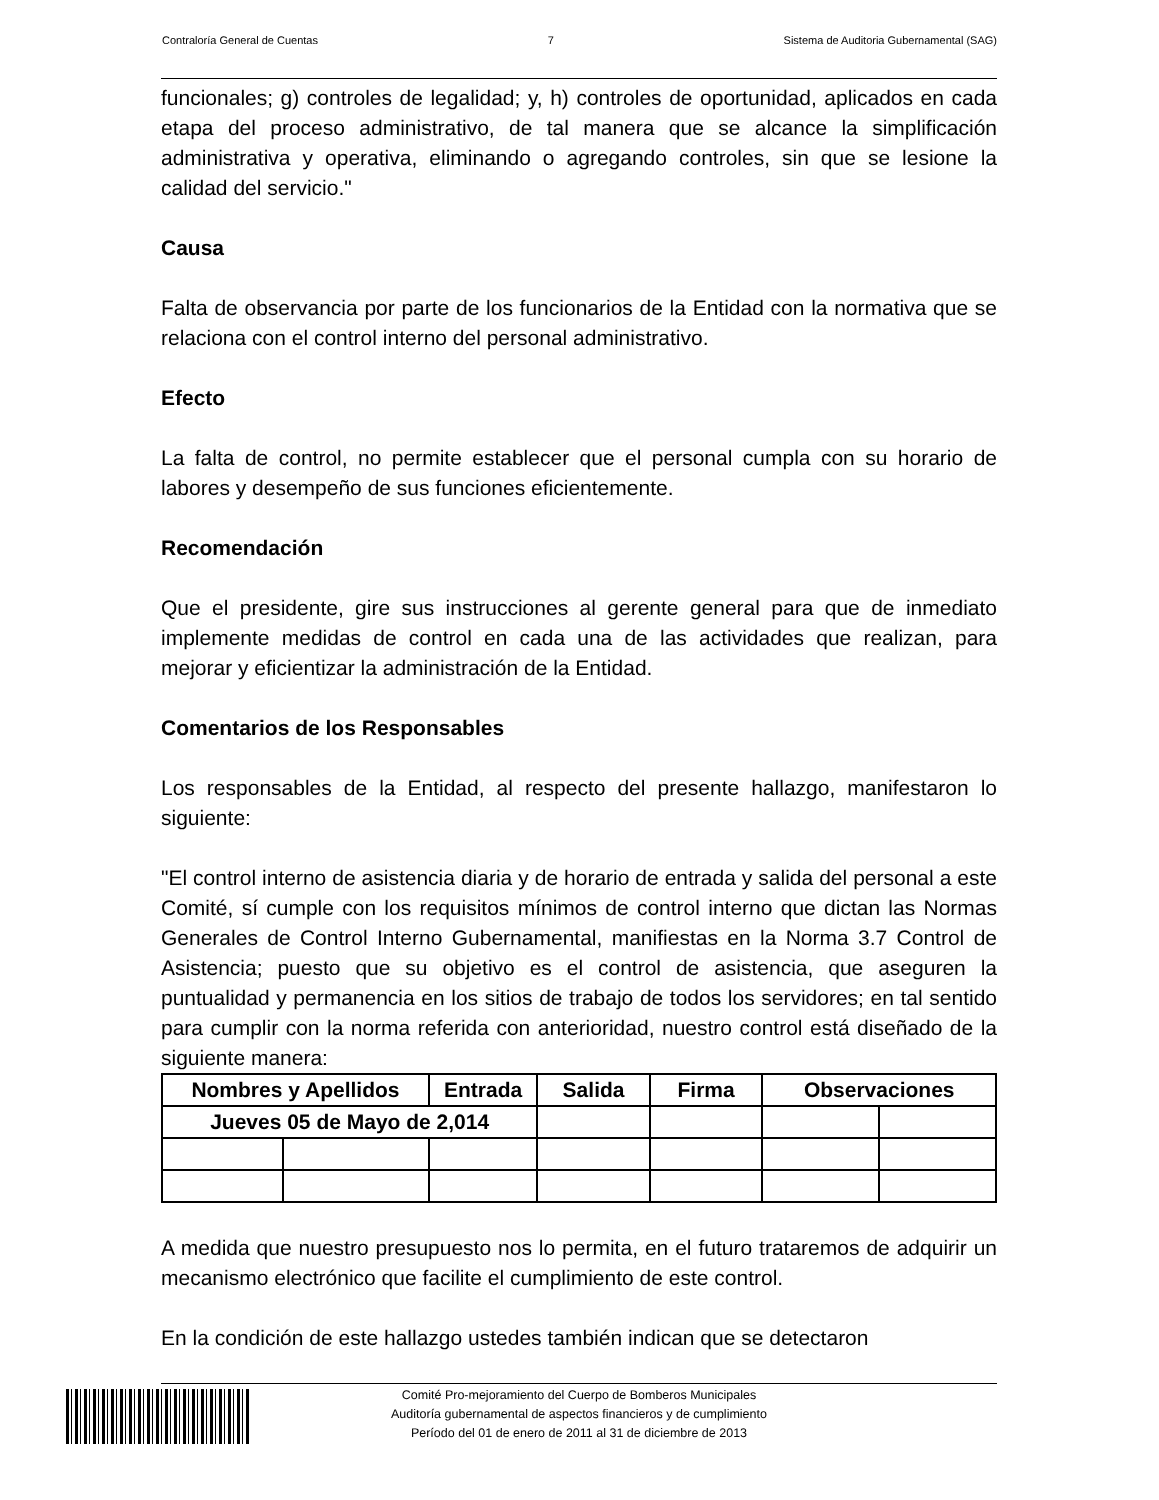Contraloría General de Cuentas 7 Sistema de Auditoria Gubernamental (SAG)
funcionales; g) controles de legalidad; y, h) controles de oportunidad, aplicados en cada etapa del proceso administrativo, de tal manera que se alcance la simplificación administrativa y operativa, eliminando o agregando controles, sin que se lesione la calidad del servicio."
Causa
Falta de observancia por parte de los funcionarios de la Entidad con la normativa que se relaciona con el control interno del personal administrativo.
Efecto
La falta de control, no permite establecer que el personal cumpla con su horario de labores y desempeño de sus funciones eficientemente.
Recomendación
Que el presidente, gire sus instrucciones al gerente general para que de inmediato implemente medidas de control en cada una de las actividades que realizan, para mejorar y eficientizar la administración de la Entidad.
Comentarios de los Responsables
Los responsables de la Entidad, al respecto del presente hallazgo, manifestaron lo siguiente:
"El control interno de asistencia diaria y de horario de entrada y salida del personal a este Comité, sí cumple con los requisitos mínimos de control interno que dictan las Normas Generales de Control Interno Gubernamental, manifiestas en la Norma 3.7 Control de Asistencia; puesto que su objetivo es el control de asistencia, que aseguren la puntualidad y permanencia en los sitios de trabajo de todos los servidores; en tal sentido para cumplir con la norma referida con anterioridad, nuestro control está diseñado de la siguiente manera:
| Nombres y Apellidos | | Entrada | Salida | Firma | Observaciones | |
| --- | --- | --- | --- | --- | --- | --- |
| Jueves 05 de Mayo de 2,014 | | | | | | |
A medida que nuestro presupuesto nos lo permita, en el futuro trataremos de adquirir un mecanismo electrónico que facilite el cumplimiento de este control.
En la condición de este hallazgo ustedes también indican que se detectaron
Comité Pro-mejoramiento del Cuerpo de Bomberos Municipales
Auditoría gubernamental de aspectos financieros y de cumplimiento
Período del 01 de enero de 2011 al 31 de diciembre de 2013